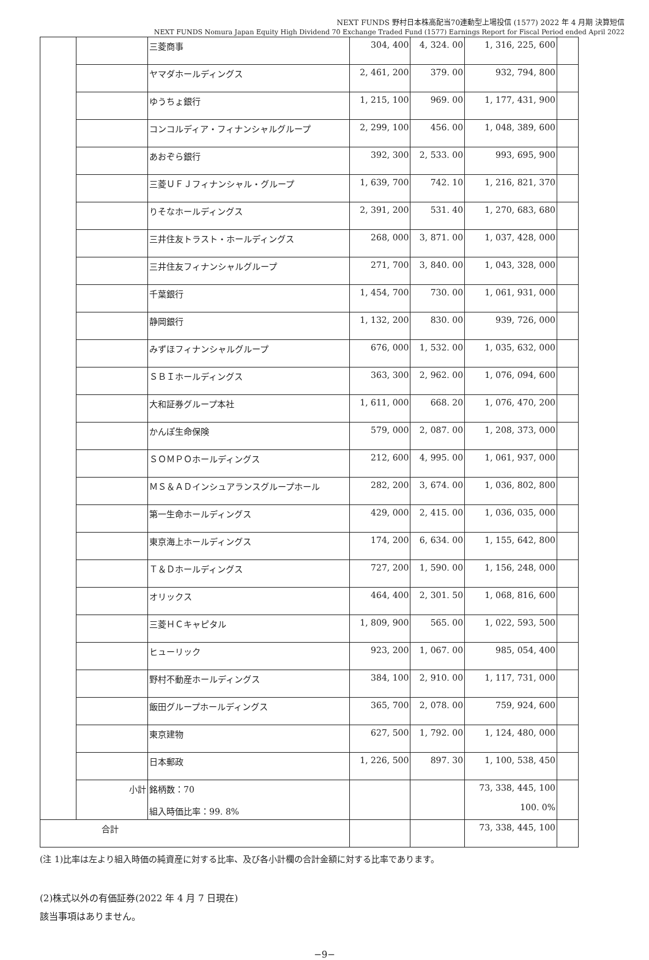NEXT FUNDS 野村日本株高配当70連動型上場投信 (1577) 2022 年 4 月期 決算短信
NEXT FUNDS Nomura Japan Equity High Dividend 70 Exchange Traded Fund (1577) Earnings Report for Fiscal Period ended April 2022
| | | 三菱商事 | 304, 400 | 4, 324. 00 | 1, 316, 225, 600 | |
| | | ヤマダホールディングス | 2, 461, 200 | 379. 00 | 932, 794, 800 | |
| | | ゆうちょ銀行 | 1, 215, 100 | 969. 00 | 1, 177, 431, 900 | |
| | | コンコルディア・フィナンシャルグループ | 2, 299, 100 | 456. 00 | 1, 048, 389, 600 | |
| | | あおぞら銀行 | 392, 300 | 2, 533. 00 | 993, 695, 900 | |
| | | 三菱ＵＦＪフィナンシャル・グループ | 1, 639, 700 | 742. 10 | 1, 216, 821, 370 | |
| | | りそなホールディングス | 2, 391, 200 | 531. 40 | 1, 270, 683, 680 | |
| | | 三井住友トラスト・ホールディングス | 268, 000 | 3, 871. 00 | 1, 037, 428, 000 | |
| | | 三井住友フィナンシャルグループ | 271, 700 | 3, 840. 00 | 1, 043, 328, 000 | |
| | | 千葉銀行 | 1, 454, 700 | 730. 00 | 1, 061, 931, 000 | |
| | | 静岡銀行 | 1, 132, 200 | 830. 00 | 939, 726, 000 | |
| | | みずほフィナンシャルグループ | 676, 000 | 1, 532. 00 | 1, 035, 632, 000 | |
| | | ＳＢＩホールディングス | 363, 300 | 2, 962. 00 | 1, 076, 094, 600 | |
| | | 大和証券グループ本社 | 1, 611, 000 | 668. 20 | 1, 076, 470, 200 | |
| | | かんぽ生命保険 | 579, 000 | 2, 087. 00 | 1, 208, 373, 000 | |
| | | ＳＯＭＰＯホールディングス | 212, 600 | 4, 995. 00 | 1, 061, 937, 000 | |
| | | ＭＳ＆ＡＤインシュアランスグループホール | 282, 200 | 3, 674. 00 | 1, 036, 802, 800 | |
| | | 第一生命ホールディングス | 429, 000 | 2, 415. 00 | 1, 036, 035, 000 | |
| | | 東京海上ホールディングス | 174, 200 | 6, 634. 00 | 1, 155, 642, 800 | |
| | | Ｔ＆Ｄホールディングス | 727, 200 | 1, 590. 00 | 1, 156, 248, 000 | |
| | | オリックス | 464, 400 | 2, 301. 50 | 1, 068, 816, 600 | |
| | | 三菱ＨＣキャピタル | 1, 809, 900 | 565. 00 | 1, 022, 593, 500 | |
| | | ヒューリック | 923, 200 | 1, 067. 00 | 985, 054, 400 | |
| | | 野村不動産ホールディングス | 384, 100 | 2, 910. 00 | 1, 117, 731, 000 | |
| | | 飯田グループホールディングス | 365, 700 | 2, 078. 00 | 759, 924, 600 | |
| | | 東京建物 | 627, 500 | 1, 792. 00 | 1, 124, 480, 000 | |
| | | 日本郵政 | 1, 226, 500 | 897. 30 | 1, 100, 538, 450 | |
| | 小計 | 銘柄数：70 組入時価比率：99. 8% | | | 73, 338, 445, 100 100. 0% | |
| 合計 | | | | | 73, 338, 445, 100 | |
(注 1)比率は左より組入時価の純資産に対する比率、及び各小計欄の合計金額に対する比率であります。
(2)株式以外の有価証券(2022 年 4 月 7 日現在)
該当事項はありません。
−9−